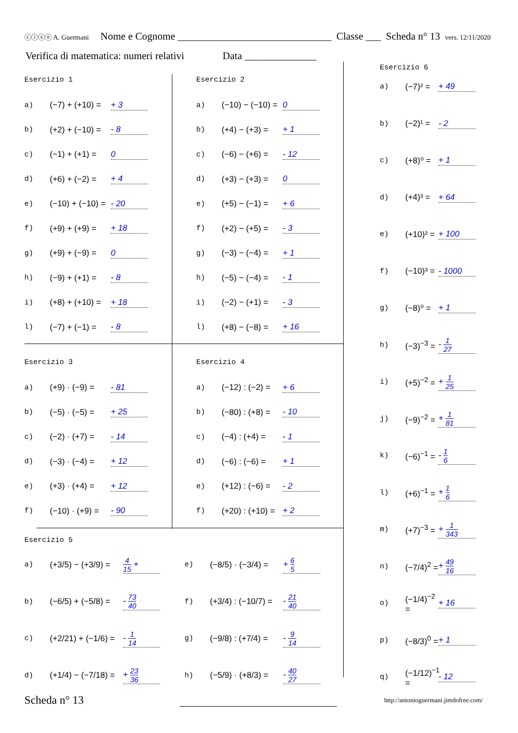ⓒⓘⓢⓔ A. Guermani Nome e Cognome ______________________________ Classe ___ Scheda n° 13 vers. 12/11/2020
Verifica di matematica: numeri relativi Data ______________
Esercizio 1
a) (−7) + (+10) = + 3
b) (+2) + (−10) = - 8
c) (−1) + (+1) = 0
d) (+6) + (−2) = + 4
e) (−10) + (−10) = - 20
f) (+9) + (+9) = + 18
g) (+9) + (−9) = 0
h) (−9) + (+1) = - 8
i) (+8) + (+10) = + 18
l) (−7) + (−1) = - 8
Esercizio 2
a) (−10) − (−10) = 0
b) (+4) − (+3) = + 1
c) (−6) − (+6) = - 12
d) (+3) − (+3) = 0
e) (+5) − (−1) = + 6
f) (+2) − (+5) = - 3
g) (−3) − (−4) = + 1
h) (−5) − (−4) = - 1
i) (−2) − (+1) = - 3
l) (+8) − (−8) = + 16
Esercizio 3
a) (+9) · (−9) = - 81
b) (−5) · (−5) = + 25
c) (−2) · (+7) = - 14
d) (−3) · (−4) = + 12
e) (+3) · (+4) = + 12
f) (−10) · (+9) = - 90
Esercizio 4
a) (−12) : (−2) = + 6
b) (−80) : (+8) = - 10
c) (−4) : (+4) = - 1
d) (−6) : (−6) = + 1
e) (+12) : (−6) = - 2
f) (+20) : (+10) = + 2
Esercizio 5
a) (+3/5) − (+3/9) = 4 15 +
e) (−8/5) · (−3/4) = + 6 5
b) (−6/5) + (−5/8) = - 73 40
f) (+3/4) : (−10/7) = - 21 40
c) (+2/21) + (−1/6) = - 1 14
g) (−9/8) : (+7/4) = - 9 14
d) (+1/4) − (−7/18) = + 23 36
h) (−5/9) · (+8/3) = - 40 27
Esercizio 6
a) (−7)² = + 49
b) (−2)¹ = - 2
c) (+8)⁰ = + 1
d) (+4)³ = + 64
e) (+10)² = + 100
f) (−10)³ = - 1000
g) (−8)⁰ = + 1
h) (−3)<sup>−3</sup> = - 1 27
i) (+5)<sup>−2</sup> = + 1 25
j) (−9)<sup>−2</sup> = + 1 81
k) (−6)<sup>−1</sup> = - 1 6
l) (+6)<sup>−1</sup> = + 1 6
m) (+7)<sup>−3</sup> = + 1 343
n) (−7/4)<sup>2</sup> = + 49 16
o) (−1/4)<sup>−2</sup> = + 16
p) (−8/3)<sup>0</sup> = + 1
q) (−1/12)<sup>−1</sup> = - 12
Scheda n° 13
http://antonioguermani.jimdofree.com/